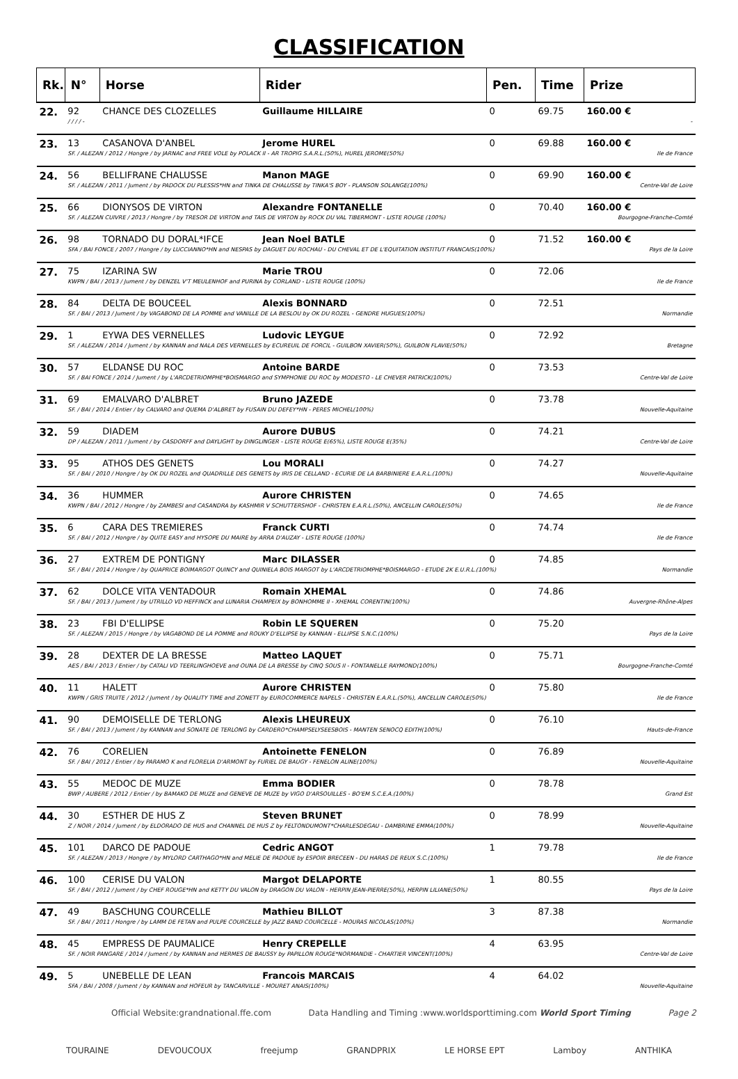CLASSIFICATION
| Rk. | N° | Horse | Rider | Pen. | Time | Prize |
| --- | --- | --- | --- | --- | --- | --- |
| 22. | 92 | CHANCE DES CLOZELLES | Guillaume HILLAIRE | 0 | 69.75 | 160.00 € |
| | / / / / - | | | | | - |
| 23. | 13 | CASANOVA D'ANBEL | Jerome HUREL | 0 | 69.88 | 160.00 € |
| | SF. / ALEZAN / 2012 / Hongre / by JARNAC and FREE VOLE by POLACK II - AR TROPIG S.A.R.L.(50%), HUREL JEROME(50%) | | | | | Ile de France |
| 24. | 56 | BELLIFRANE CHALUSSE | Manon MAGE | 0 | 69.90 | 160.00 € |
| | SF. / ALEZAN / 2011 / Jument / by PADOCK DU PLESSIS*HN and TINKA DE CHALUSSE by TINKA'S BOY - PLANSON SOLANGE(100%) | | | | | Centre-Val de Loire |
| 25. | 66 | DIONYSOS DE VIRTON | Alexandre FONTANELLE | 0 | 70.40 | 160.00 € |
| | SF. / ALEZAN CUIVRE / 2013 / Hongre / by TRESOR DE VIRTON and TAIS DE VIRTON by ROCK DU VAL TIBERMONT - LISTE ROUGE (100%) | | | | | Bourgogne-Franche-Comté |
| 26. | 98 | TORNADO DU DORAL*IFCE | Jean Noel BATLE | 0 | 71.52 | 160.00 € |
| | SFA / BAI FONCE / 2007 / Hongre / by LUCCIANNO*HN and NESPAS by DAGUET DU ROCHAU - DU CHEVAL ET DE L'EQUITATION INSTITUT FRANCAIS(100%) | | | | | Pays de la Loire |
| 27. | 75 | IZARINA SW | Marie TROU | 0 | 72.06 | |
| | KWPN / BAI / 2013 / Jument / by DENZEL V'T MEULENHOF and PURINA by CORLAND - LISTE ROUGE (100%) | | | | | Ile de France |
| 28. | 84 | DELTA DE BOUCEEL | Alexis BONNARD | 0 | 72.51 | |
| | SF. / BAI / 2013 / Jument / by VAGABOND DE LA POMME and VANILLE DE LA BESLOU by OK DU ROZEL - GENDRE HUGUES(100%) | | | | | Normandie |
| 29. | 1 | EYWA DES VERNELLES | Ludovic LEYGUE | 0 | 72.92 | |
| | SF. / ALEZAN / 2014 / Jument / by KANNAN and NALA DES VERNELLES by ECUREUIL DE FORCIL - GUILBON XAVIER(50%), GUILBON FLAVIE(50%) | | | | | Bretagne |
| 30. | 57 | ELDANSE DU ROC | Antoine BARDE | 0 | 73.53 | |
| | SF. / BAI FONCE / 2014 / Jument / by L'ARCDETRIOMPHE*BOISMARGO and SYMPHONIE DU ROC by MODESTO - LE CHEVER PATRICK(100%) | | | | | Centre-Val de Loire |
| 31. | 69 | EMALVARO D'ALBRET | Bruno JAZEDE | 0 | 73.78 | |
| | SF. / BAI / 2014 / Entier / by CALVARO and QUEMA D'ALBRET by FUSAIN DU DEFEY*HN - PERES MICHEL(100%) | | | | | Nouvelle-Aquitaine |
| 32. | 59 | DIADEM | Aurore DUBUS | 0 | 74.21 | |
| | DP / ALEZAN / 2011 / Jument / by CASDORFF and DAYLIGHT by DINGLINGER - LISTE ROUGE E(65%), LISTE ROUGE E(35%) | | | | | Centre-Val de Loire |
| 33. | 95 | ATHOS DES GENETS | Lou MORALI | 0 | 74.27 | |
| | SF. / BAI / 2010 / Hongre / by OK DU ROZEL and QUADRILLE DES GENETS by IRIS DE CELLAND - ECURIE DE LA BARBINIERE E.A.R.L.(100%) | | | | | Nouvelle-Aquitaine |
| 34. | 36 | HUMMER | Aurore CHRISTEN | 0 | 74.65 | |
| | KWPN / BAI / 2012 / Hongre / by ZAMBESI and CASANDRA by KASHMIR V SCHUTTERSHOF - CHRISTEN E.A.R.L.(50%), ANCELLIN CAROLE(50%) | | | | | Ile de France |
| 35. | 6 | CARA DES TREMIERES | Franck CURTI | 0 | 74.74 | |
| | SF. / BAI / 2012 / Hongre / by QUITE EASY and HYSOPE DU MAIRE by ARRA D'AUZAY - LISTE ROUGE (100%) | | | | | Ile de France |
| 36. | 27 | EXTREM DE PONTIGNY | Marc DILASSER | 0 | 74.85 | |
| | SF. / BAI / 2014 / Hongre / by QUAPRICE BOIMARGOT QUINCY and QUINIELA BOIS MARGOT by L'ARCDETRIOMPHE*BOISMARGO - ETUDE 2K E.U.R.L.(100%) | | | | | Normandie |
| 37. | 62 | DOLCE VITA VENTADOUR | Romain XHEMAL | 0 | 74.86 | |
| | SF. / BAI / 2013 / Jument / by UTRILLO VD HEFFINCK and LUNARIA CHAMPEIX by BONHOMME II - XHEMAL CORENTIN(100%) | | | | | Auvergne-Rhône-Alpes |
| 38. | 23 | FBI D'ELLIPSE | Robin LE SQUEREN | 0 | 75.20 | |
| | SF. / ALEZAN / 2015 / Hongre / by VAGABOND DE LA POMME and ROUKY D'ELLIPSE by KANNAN - ELLIPSE S.N.C.(100%) | | | | | Pays de la Loire |
| 39. | 28 | DEXTER DE LA BRESSE | Matteo LAQUET | 0 | 75.71 | |
| | AES / BAI / 2013 / Entier / by CATALI VD TEERLINGHOEVE and OUNA DE LA BRESSE by CINQ SOUS II - FONTANELLE RAYMOND(100%) | | | | | Bourgogne-Franche-Comté |
| 40. | 11 | HALETT | Aurore CHRISTEN | 0 | 75.80 | |
| | KWPN / GRIS TRUITE / 2012 / Jument / by QUALITY TIME and ZONETT by EUROCOMMERCE NAPELS - CHRISTEN E.A.R.L.(50%), ANCELLIN CAROLE(50%) | | | | | Ile de France |
| 41. | 90 | DEMOISELLE DE TERLONG | Alexis LHEUREUX | 0 | 76.10 | |
| | SF. / BAI / 2013 / Jument / by KANNAN and SONATE DE TERLONG by CARDERO*CHAMPSELYSEESBOIS - MANTEN SENOCQ EDITH(100%) | | | | | Hauts-de-France |
| 42. | 76 | CORELIEN | Antoinette FENELON | 0 | 76.89 | |
| | SF. / BAI / 2012 / Entier / by PARAMO K and FLORELIA D'ARMONT by FURIEL DE BAUGY - FENELON ALINE(100%) | | | | | Nouvelle-Aquitaine |
| 43. | 55 | MEDOC DE MUZE | Emma BODIER | 0 | 78.78 | |
| | BWP / AUBERE / 2012 / Entier / by BAMAKO DE MUZE and GENEVE DE MUZE by VIGO D'ARSOUILLES - BO'EM S.C.E.A.(100%) | | | | | Grand Est |
| 44. | 30 | ESTHER DE HUS Z | Steven BRUNET | 0 | 78.99 | |
| | Z / NOIR / 2014 / Jument / by ELDORADO DE HUS and CHANNEL DE HUS Z by FELTONDUMONT*CHARLESDEGAU - DAMBRINE EMMA(100%) | | | | | Nouvelle-Aquitaine |
| 45. | 101 | DARCO DE PADOUE | Cedric ANGOT | 1 | 79.78 | |
| | SF. / ALEZAN / 2013 / Hongre / by MYLORD CARTHAGO*HN and MELIE DE PADOUE by ESPOIR BRECEEN - DU HARAS DE REUX S.C.(100%) | | | | | Ile de France |
| 46. | 100 | CERISE DU VALON | Margot DELAPORTE | 1 | 80.55 | |
| | SF. / BAI / 2012 / Jument / by CHEF ROUGE*HN and KETTY DU VALON by DRAGON DU VALON - HERPIN JEAN-PIERRE(50%), HERPIN LILIANE(50%) | | | | | Pays de la Loire |
| 47. | 49 | BASCHUNG COURCELLE | Mathieu BILLOT | 3 | 87.38 | |
| | SF. / BAI / 2011 / Hongre / by LAMM DE FETAN and PULPE COURCELLE by JAZZ BAND COURCELLE - MOURAS NICOLAS(100%) | | | | | Normandie |
| 48. | 45 | EMPRESS DE PAUMALICE | Henry CREPELLE | 4 | 63.95 | |
| | SF. / NOIR PANGARE / 2014 / Jument / by KANNAN and HERMES DE BAUSSY by PAPILLON ROUGE*NORMANDIE - CHARTIER VINCENT(100%) | | | | | Centre-Val de Loire |
| 49. | 5 | UNEBELLE DE LEAN | Francois MARCAIS | 4 | 64.02 | |
| | SFA / BAI / 2008 / Jument / by KANNAN and HOFEUR by TANCARVILLE - MOURET ANAIS(100%) | | | | | Nouvelle-Aquitaine |
Official Website:grandnational.ffe.com Data Handling and Timing :www.worldsporttiming.com World Sport Timing Page 2
TOURAINE DEVOUCOUX freejump GRANDPRIX LE HORSE EPT Lamboy ANTHIKA